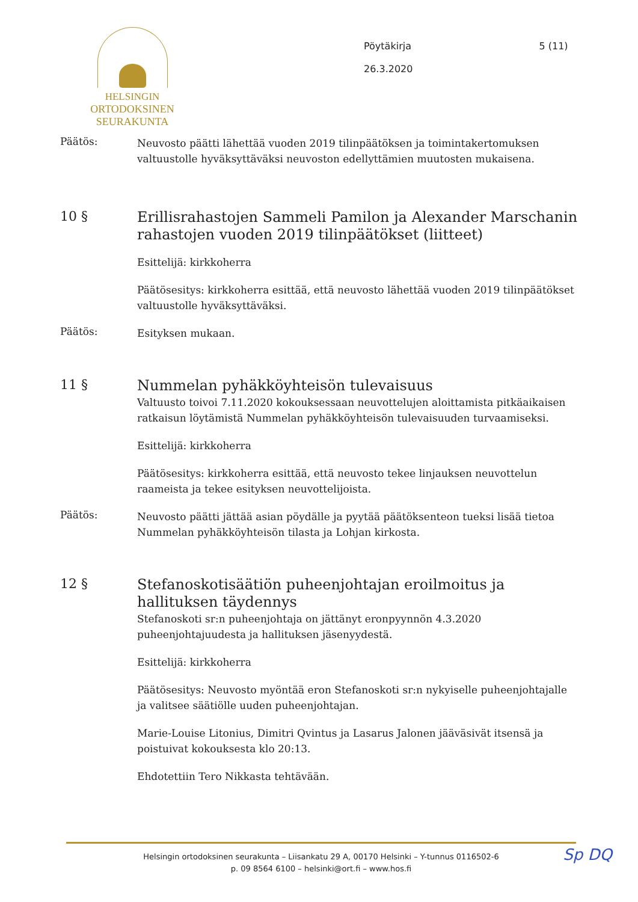HELSINGIN
ORTODOKSINEN
SEURAKUNTA
Pöytäkirja
26.3.2020
5 (11)
Päätös:
Neuvosto päätti lähettää vuoden 2019 tilinpäätöksen ja toimintakertomuksen valtuustolle hyväksyttäväksi neuvoston edellyttämien muutosten mukaisena.
10 §
Erillisrahastojen Sammeli Pamilon ja Alexander Marschanin rahastojen vuoden 2019 tilinpäätökset (liitteet)
Esittelijä: kirkkoherra
Päätösesitys: kirkkoherra esittää, että neuvosto lähettää vuoden 2019 tilinpäätökset valtuustolle hyväksyttäväksi.
Päätös:
Esityksen mukaan.
11 §
Nummelan pyhäkköyhteisön tulevaisuus
Valtuusto toivoi 7.11.2020 kokouksessaan neuvottelujen aloittamista pitkäaikaisen ratkaisun löytämistä Nummelan pyhäkköyhteisön tulevaisuuden turvaamiseksi.
Esittelijä: kirkkoherra
Päätösesitys: kirkkoherra esittää, että neuvosto tekee linjauksen neuvottelun raameista ja tekee esityksen neuvottelijoista.
Päätös:
Neuvosto päätti jättää asian pöydälle ja pyytää päätöksenteon tueksi lisää tietoa Nummelan pyhäkköyhteisön tilasta ja Lohjan kirkosta.
12 §
Stefanoskotisäätiön puheenjohtajan eroilmoitus ja hallituksen täydennys
Stefanoskoti sr:n puheenjohtaja on jättänyt eronpyynnön 4.3.2020 puheenjohtajuudesta ja hallituksen jäsenyydestä.
Esittelijä: kirkkoherra
Päätösesitys: Neuvosto myöntää eron Stefanoskoti sr:n nykyiselle puheenjohtajalle ja valitsee säätiölle uuden puheenjohtajan.
Marie-Louise Litonius, Dimitri Qvintus ja Lasarus Jalonen jääväsivät itsensä ja poistuivat kokouksesta klo 20:13.
Ehdotettiin Tero Nikkasta tehtävään.
Helsingin ortodoksinen seurakunta – Liisankatu 29 A, 00170 Helsinki – Y-tunnus 0116502-6
p. 09 8564 6100 – helsinki@ort.fi – www.hos.fi
Sp DQ